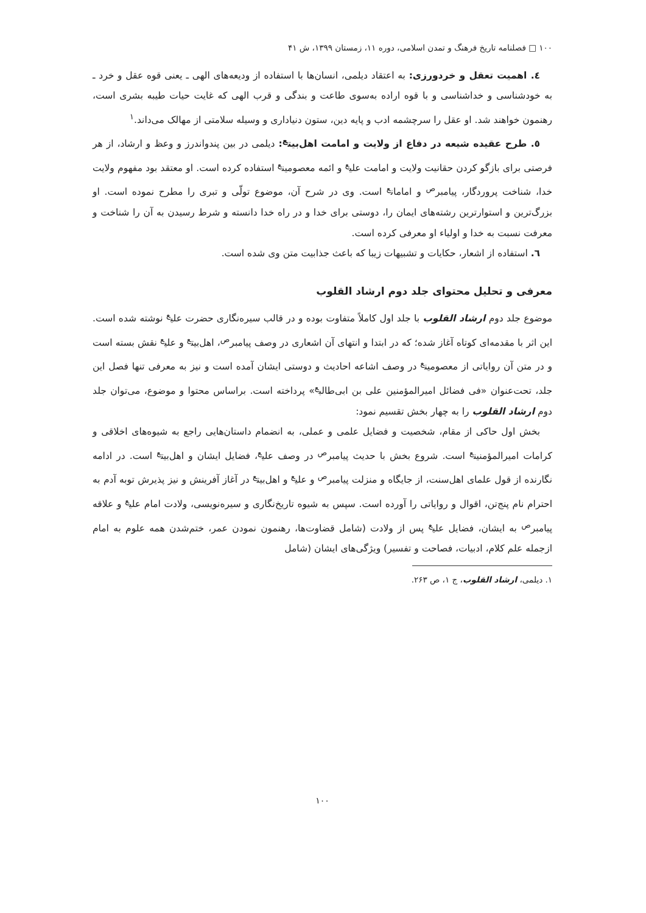١٠٠ □ فصلنامه تاریخ فرهنگ و تمدن اسلامی، دوره ١١، زمستان ١٣٩٩، ش ۴١
٤. اهمیت تعقل و خردورزی: به اعتقاد دیلمی، انسان‌ها با استفاده از ودیعه‌های الهی ـ یعنی قوه عقل و خرد ـ به خودشناسی و خداشناسی و با قوه اراده به‌سوی طاعت و بندگی و قرب الهی که غایت حیات طیبه بشری است، رهنمون خواهند شد. او عقل را سرچشمه ادب و پایه دین، ستون دنیاداری و وسیله سلامتی از مهالک می‌داند.<sup>١</sup>
٥. طرح عقیده شیعه در دفاع از ولایت و امامت اهل‌بیت<sup>ع</sup>: دیلمی در بین پندواندرز و وعظ و ارشاد، از هر فرصتی برای بازگو کردن حقانیت ولایت و امامت علی<sup>ع</sup> و ائمه معصومین<sup>ع</sup> استفاده کرده است. او معتقد بود مفهوم ولایت خدا، شناخت پروردگار، پیامبر<sup>ص</sup> و امامان<sup>ع</sup> است. وی در شرح آن، موضوع تولّی و تبری را مطرح نموده است. او بزرگ‌ترین و استوارترین رشته‌های ایمان را، دوستی برای خدا و در راه خدا دانسته و شرط رسیدن به آن را شناخت و معرفت نسبت به خدا و اولیاء او معرفی کرده است.
٦. استفاده از اشعار، حکایات و تشبیهات زیبا که باعث جذابیت متن وی شده است.
معرفی و تحلیل محتوای جلد دوم ارشاد القلوب
موضوع جلد دوم ارشاد القلوب با جلد اول کاملاً متفاوت بوده و در قالب سیره‌نگاری حضرت علی<sup>ع</sup> نوشته شده است. این اثر با مقدمه‌ای کوتاه آغاز شده؛ که در ابتدا و انتهای آن اشعاری در وصف پیامبر<sup>ص</sup>، اهل‌بیت<sup>ع</sup> و علی<sup>ع</sup> نقش بسته است و در متن آن روایاتی از معصومین<sup>ع</sup> در وصف اشاعه احادیث و دوستی ایشان آمده است و نیز به معرفی تنها فصل این جلد، تحت‌عنوان «فی فضائل امیرالمؤمنین علی بن ابی‌طالب<sup>ع</sup>» پرداخته است. براساس محتوا و موضوع، می‌توان جلد دوم ارشاد القلوب را به چهار بخش تقسیم نمود:
بخش اول حاکی از مقام، شخصیت و فضایل علمی و عملی، به انضمام داستان‌هایی راجع به شیوه‌های اخلاقی و کرامات امیرالمؤمنین<sup>ع</sup> است. شروع بخش با حدیث پیامبر<sup>ص</sup> در وصف علی<sup>ع</sup>، فضایل ایشان و اهل‌بیت<sup>ع</sup> است. در ادامه نگارنده از قول علمای اهل‌سنت، از جایگاه و منزلت پیامبر<sup>ص</sup> و علی<sup>ع</sup> و اهل‌بیت<sup>ع</sup> در آغاز آفرینش و نیز پذیرش توبه آدم به احترام نام پنج‌تن، اقوال و روایاتی را آورده است. سپس به شیوه تاریخ‌نگاری و سیره‌نویسی، ولادت امام علی<sup>ع</sup> و علاقه پیامبر<sup>ص</sup> به ایشان، فضایل علی<sup>ع</sup> پس از ولادت (شامل قضاوت‌ها، رهنمون نمودن عمر، ختم‌شدن همه علوم به امام ازجمله علم کلام، ادبیات، فصاحت و تفسیر) ویژگی‌های ایشان (شامل
١. دیلمی، ارشاد القلوب، ج ١، ص ٢۶٣.
١٠٠